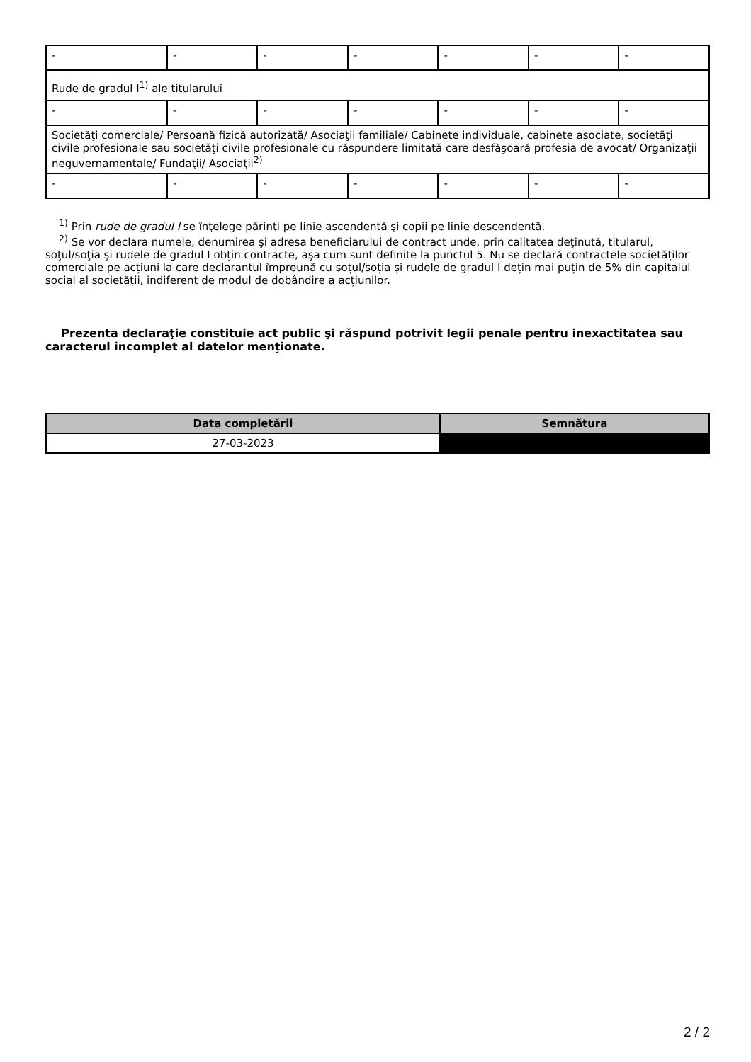| - | - | - | - | - | - | - |
| Rude de gradul I<sup>1)</sup> ale titularului | | | | | | |
| - | - | - | - | - | - | - |
| Societăţi comerciale/ Persoană fizică autorizată/ Asociaţii familiale/ Cabinete individuale, cabinete asociate, societăţi civile profesionale sau societăţi civile profesionale cu răspundere limitată care desfăşoară profesia de avocat/ Organizaţii neguvernamentale/ Fundaţii/ Asociaţii<sup>2)</sup> | | | | | | |
| - | - | - | - | - | - | - |
<sup>1)</sup> Prin rude de gradul I se înţelege părinţi pe linie ascendentă şi copii pe linie descendentă.
<sup>2)</sup> Se vor declara numele, denumirea şi adresa beneficiarului de contract unde, prin calitatea deţinută, titularul, soţul/soţia şi rudele de gradul I obţin contracte, aşa cum sunt definite la punctul 5. Nu se declară contractele societăților comerciale pe acțiuni la care declarantul împreună cu soțul/soția și rudele de gradul I dețin mai puțin de 5% din capitalul social al societății, indiferent de modul de dobândire a acțiunilor.
Prezenta declaraţie constituie act public şi răspund potrivit legii penale pentru inexactitatea sau caracterul incomplet al datelor menţionate.
| Data completării | Semnătura |
| --- | --- |
| 27-03-2023 | |
2 / 2